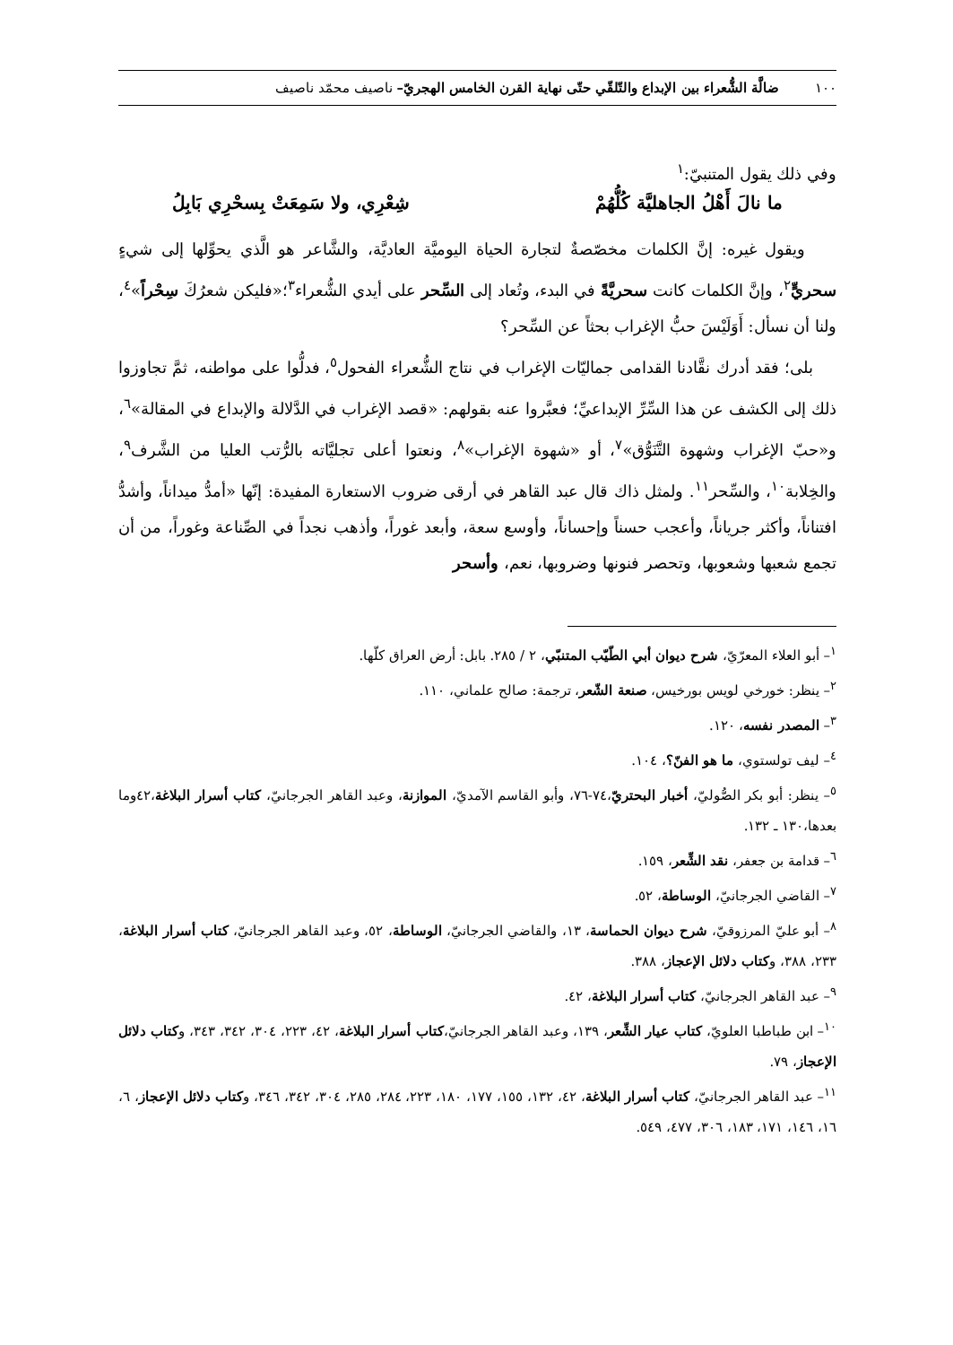١٠٠ ضالَّة الشُّعراء بين الإبداع والتّلقّي حتّى نهاية القرن الخامس الهجريّ– ناصيف محمّد ناصيف
وفي ذلك يقول المتنبيّ:<sup>١</sup>
ما نالَ أَهْلُ الجاهليَّة كُلُّهُمْ شِعْرِي، ولا سَمِعَتْ بِسحْرِي بَابِلُ
ويقول غيره: إنَّ الكلمات مخصّصةٌ لتجارة الحياة اليوميَّة العاديَّة، والشَّاعر هو الَّذي يحوِّلها إلى شيءٍ سحريٍّ<sup>٢</sup>، وإنَّ الكلمات كانت سحريَّةً في البدء، وتُعاد إلى السِّحر على أيدي الشُّعراء<sup>٣</sup>؛«فليكن شعرُكَ سِحْراً»<sup>٤</sup>، ولنا أن نسأل: أَوَلَيْسَ حبُّ الإغراب بحثاً عن السِّحر؟
بلى؛ فقد أدرك نقَّادنا القدامى جماليّات الإغراب في نتاج الشُّعراء الفحول<sup>٥</sup>، فدلُّوا على مواطنه، ثمَّ تجاوزوا ذلك إلى الكشف عن هذا السِّرِّ الإبداعيِّ؛ فعبَّروا عنه بقولهم: «قصد الإغراب في الدَّلالة والإبداع في المقالة»<sup>٦</sup>، و«حبّ الإغراب وشهوة التَّنَوُّق»<sup>٧</sup>، أو «شهوة الإغراب»<sup>٨</sup>، ونعتوا أعلى تجليَّاته بالرُّتب العليا من الشَّرف<sup>٩</sup>، والخِلابة<sup>١٠</sup>، والسِّحر<sup>١١</sup>. ولمثل ذاك قال عبد القاهر في أرقى ضروب الاستعارة المفيدة: إنّها «أمدُّ ميداناً، وأشدُّ افتناناً، وأكثر جرياناً، وأعجب حسناً وإحساناً، وأوسع سعة، وأبعد غوراً، وأذهب نجداً في الصِّناعة وغوراً، من أن تجمع شعبها وشعوبها، وتحصر فنونها وضروبها، نعم، وأسحر
<sup>١</sup>– أبو العلاء المعرّيّ، شرح ديوان أبي الطّيّب المتنبّي، ٢ / ٢٨٥. بابل: أرض العراق كلّها.
<sup>٢</sup>– ينظر: خورخي لويس بورخيس، صنعة الشّعر، ترجمة: صالح علماني، ١١٠.
<sup>٣</sup>– المصدر نفسه، ١٢٠.
<sup>٤</sup>– ليف تولستوي، ما هو الفنّ؟، ١٠٤.
<sup>٥</sup>– ينظر: أبو بكر الصُّوليّ، أخبار البحتريّ،٧٤-٧٦، وأبو القاسم الآمديّ، الموازنة، وعبد القاهر الجرجانيّ، كتاب أسرار البلاغة،٤٢وما بعدها،١٣٠ ـ ١٣٢.
<sup>٦</sup>– قدامة بن جعفر، نقد الشِّعر، ١٥٩.
<sup>٧</sup>– القاضي الجرجانيّ، الوساطة، ٥٢.
<sup>٨</sup>– أبو عليّ المرزوقيّ، شرح ديوان الحماسة، ١٣، والقاضي الجرجانيّ، الوساطة، ٥٢، وعبد القاهر الجرجانيّ، كتاب أسرار البلاغة، ٢٣٣، ٣٨٨، وكتاب دلائل الإعجاز، ٣٨٨.
<sup>٩</sup>– عبد القاهر الجرجانيّ، كتاب أسرار البلاغة، ٤٢.
<sup>١٠</sup>– ابن طباطبا العلويّ، كتاب عيار الشِّعر، ١٣٩، وعبد القاهر الجرجانيّ،كتاب أسرار البلاغة، ٤٢، ٢٢٣، ٣٠٤، ٣٤٢، ٣٤٣، وكتاب دلائل الإعجاز، ٧٩.
<sup>١١</sup>– عبد القاهر الجرجانيّ، كتاب أسرار البلاغة، ٤٢، ١٣٢، ١٥٥، ١٧٧، ١٨٠، ٢٢٣، ٢٨٤، ٢٨٥، ٣٠٤، ٣٤٢، ٣٤٦، وكتاب دلائل الإعجاز، ٦، ١٦، ١٤٦، ١٧١، ١٨٣، ٣٠٦، ٤٧٧، ٥٤٩.